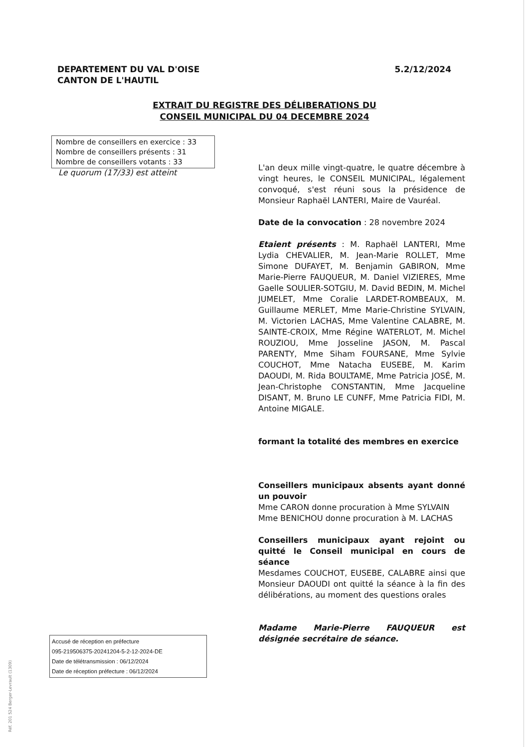DEPARTEMENT DU VAL D'OISE
CANTON DE L'HAUTIL
5.2/12/2024
EXTRAIT DU REGISTRE DES DÉLIBERATIONS DU
CONSEIL MUNICIPAL DU 04 DECEMBRE 2024
Nombre de conseillers en exercice : 33
Nombre de conseillers présents : 31
Nombre de conseillers votants : 33
Le quorum (17/33) est atteint
L'an deux mille vingt-quatre, le quatre décembre à vingt heures, le CONSEIL MUNICIPAL, légalement convoqué, s'est réuni sous la présidence de Monsieur Raphaël LANTERI, Maire de Vauréal.
Date de la convocation : 28 novembre 2024
Etaient présents : M. Raphaël LANTERI, Mme Lydia CHEVALIER, M. Jean-Marie ROLLET, Mme Simone DUFAYET, M. Benjamin GABIRON, Mme Marie-Pierre FAUQUEUR, M. Daniel VIZIERES, Mme Gaelle SOULIER-SOTGIU, M. David BEDIN, M. Michel JUMELET, Mme Coralie LARDET-ROMBEAUX, M. Guillaume MERLET, Mme Marie-Christine SYLVAIN, M. Victorien LACHAS, Mme Valentine CALABRE, M. SAINTE-CROIX, Mme Régine WATERLOT, M. Michel ROUZIOU, Mme Josseline JASON, M. Pascal PARENTY, Mme Siham FOURSANE, Mme Sylvie COUCHOT, Mme Natacha EUSEBE, M. Karim DAOUDI, M. Rida BOULTAME, Mme Patricia JOSÉ, M. Jean-Christophe CONSTANTIN, Mme Jacqueline DISANT, M. Bruno LE CUNFF, Mme Patricia FIDI, M. Antoine MIGALE.
formant la totalité des membres en exercice
Conseillers municipaux absents ayant donné un pouvoir
Mme CARON donne procuration à Mme SYLVAIN
Mme BENICHOU donne procuration à M. LACHAS
Conseillers municipaux ayant rejoint ou quitté le Conseil municipal en cours de séance
Mesdames COUCHOT, EUSEBE, CALABRE ainsi que Monsieur DAOUDI ont quitté la séance à la fin des délibérations, au moment des questions orales
Madame Marie-Pierre FAUQUEUR est désignée secrétaire de séance.
Accusé de réception en préfecture
095-219506375-20241204-5-2-12-2024-DE
Date de télétransmission : 06/12/2024
Date de réception préfecture : 06/12/2024
Réf. 201 524 Berger-Levrault (1309)